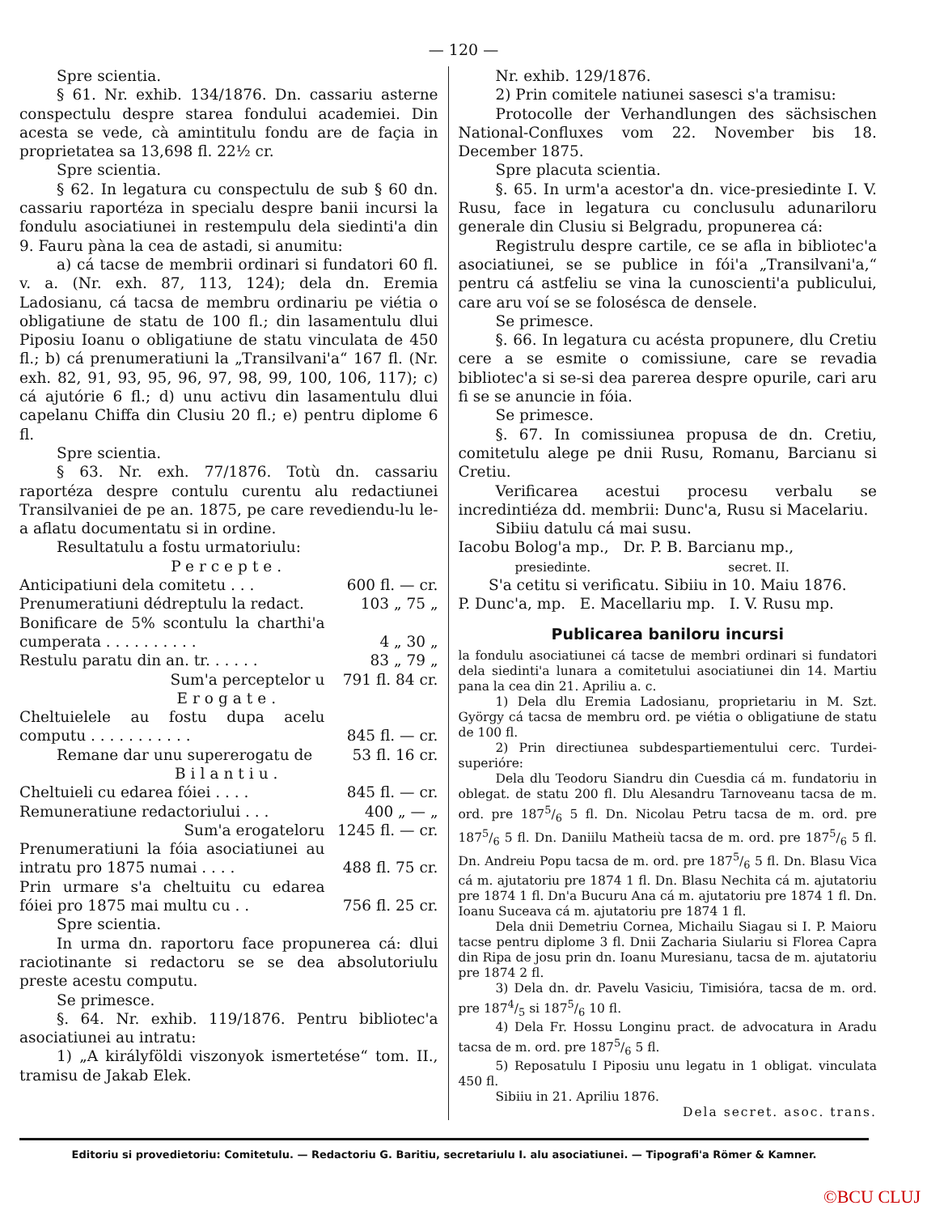— 120 —
Spre scientia.
§ 61. Nr. exhib. 134/1876. Dn. cassariu asterne conspectulu despre starea fondului academiei. Din acesta se vede, cà amintitulu fondu are de façia in proprietatea sa 13,698 fl. 22½ cr.
Spre scientia.
§ 62. In legatura cu conspectulu de sub § 60 dn. cassariu raportéza in specialu despre banii incursi la fondulu asociatiunei in restempulu dela siedinti'a din 9. Fauru pàna la cea de astadi, si anumitu:
a) cá tacse de membrii ordinari si fundatori 60 fl. v. a. (Nr. exh. 87, 113, 124); dela dn. Eremia Ladosianu, cá tacsa de membru ordinariu pe viétia o obligatiune de statu de 100 fl.; din lasamentulu dlui Piposiu Ioanu o obligatiune de statu vinculata de 450 fl.; b) cá prenumeratiuni la „Transilvani'a“ 167 fl. (Nr. exh. 82, 91, 93, 95, 96, 97, 98, 99, 100, 106, 117); c) cá ajutórie 6 fl.; d) unu activu din lasamentulu dlui capelanu Chiffa din Clusiu 20 fl.; e) pentru diplome 6 fl.
Spre scientia.
§ 63. Nr. exh. 77/1876. Totù dn. cassariu raportéza despre contulu curentu alu redactiunei Transilvaniei de pe an. 1875, pe care revediendu-lu le-a aflatu documentatu si in ordine.
Resultatulu a fostu urmatoriulu:
| Percepte. | |
| Anticipatiuni dela comitetu . . . | 600 fl. — cr. |
| Prenumeratiuni dédreptulu la redact. | 103 „ 75 „ |
| Bonificare de 5% scontulu la charthi'a cumperata . . . . . . . . . . | 4 „ 30 „ |
| Restulu paratu din an. tr. . . . . . | 83 „ 79 „ |
| Sum'a perceptelor u | 791 fl. 84 cr. |
| Erogate. | |
| Cheltuielele au fostu dupa acelu computu . . . . . . . . . . . | 845 fl. — cr. |
| Remane dar unu supererogatu de | 53 fl. 16 cr. |
| Bilantiu. | |
| Cheltuieli cu edarea fóiei . . . . | 845 fl. — cr. |
| Remuneratiune redactoriului . . . | 400 „ — „ |
| Sum'a erogateloru | 1245 fl. — cr. |
| Prenumeratiuni la fóia asociatiunei au intratu pro 1875 numai . . . . | 488 fl. 75 cr. |
| Prin urmare s'a cheltuitu cu edarea fóiei pro 1875 mai multu cu . . | 756 fl. 25 cr. |
Spre scientia.
In urma dn. raportoru face propunerea cá: dlui raciotinante si redactoru se se dea absolutoriulu preste acestu computu.
Se primesce.
§. 64. Nr. exhib. 119/1876. Pentru bibliotec'a asociatiunei au intratu:
1) „A királyföldi viszonyok ismertetése“ tom. II., tramisu de Jakab Elek.
Nr. exhib. 129/1876.
2) Prin comitele natiunei sasesci s'a tramisu:
Protocolle der Verhandlungen des sächsischen National-Confluxes vom 22. November bis 18. December 1875.
Spre placuta scientia.
§. 65. In urm'a acestor'a dn. vice-presiedinte I. V. Rusu, face in legatura cu conclusulu adunariloru generale din Clusiu si Belgradu, propunerea cá:
Registrulu despre cartile, ce se afla in bibliotec'a asociatiunei, se se publice in fói'a „Transilvani'a,“ pentru cá astfeliu se vina la cunoscienti'a publicului, care aru voí se se folosésca de densele.
Se primesce.
§. 66. In legatura cu acésta propunere, dlu Cretiu cere a se esmite o comissiune, care se revadia bibliotec'a si se-si dea parerea despre opurile, cari aru fi se se anuncie in fóia.
Se primesce.
§. 67. In comissiunea propusa de dn. Cretiu, comitetulu alege pe dnii Rusu, Romanu, Barcianu si Cretiu.
Verificarea acestui procesu verbalu se incredintiéza dd. membrii: Dunc'a, Rusu si Macelariu.
Sibiiu datulu cá mai susu.
Iacobu Bolog'a mp., Dr. P. B. Barcianu mp.,
presiedinte. secret. II.
S'a cetitu si verificatu. Sibiiu in 10. Maiu 1876.
P. Dunc'a, mp. E. Macellariu mp. I. V. Rusu mp.
Publicarea baniloru incursi
la fondulu asociatiunei cá tacse de membri ordinari si fundatori dela siedinti'a lunara a comitetului asociatiunei din 14. Martiu pana la cea din 21. Apriliu a. c.
1) Dela dlu Eremia Ladosianu, proprietariu in M. Szt. György cá tacsa de membru ord. pe viétia o obligatiune de statu de 100 fl.
2) Prin directiunea subdespartiementului cerc. Turdei-superióre:
Dela dlu Teodoru Siandru din Cuesdia cá m. fundatoriu in oblegat. de statu 200 fl. Dlu Alesandru Tarnoveanu tacsa de m. ord. pre 1875/6 5 fl. Dn. Nicolau Petru tacsa de m. ord. pre 1875/6 5 fl. Dn. Daniilu Matheiù tacsa de m. ord. pre 1875/6 5 fl. Dn. Andreiu Popu tacsa de m. ord. pre 1875/6 5 fl. Dn. Blasu Vica cá m. ajutatoriu pre 1874 1 fl. Dn. Blasu Nechita cá m. ajutatoriu pre 1874 1 fl. Dn'a Bucuru Ana cá m. ajutatoriu pre 1874 1 fl. Dn. Ioanu Suceava cá m. ajutatoriu pre 1874 1 fl.
Dela dnii Demetriu Cornea, Michailu Siagau si I. P. Maioru tacse pentru diplome 3 fl. Dnii Zacharia Siulariu si Florea Capra din Ripa de josu prin dn. Ioanu Muresianu, tacsa de m. ajutatoriu pre 1874 2 fl.
3) Dela dn. dr. Pavelu Vasiciu, Timisióra, tacsa de m. ord. pre 1874/5 si 1875/6 10 fl.
4) Dela Fr. Hossu Longinu pract. de advocatura in Aradu tacsa de m. ord. pre 1875/6 5 fl.
5) Reposatulu I Piposiu unu legatu in 1 obligat. vinculata 450 fl.
Sibiiu in 21. Apriliu 1876.
Dela secret. asoc. trans.
Editoriu si provedietoriu: Comitetulu. — Redactoriu G. Baritiu, secretariulu I. alu asociatiunei. — Tipografi'a Römer & Kamner.
©BCU CLUJ